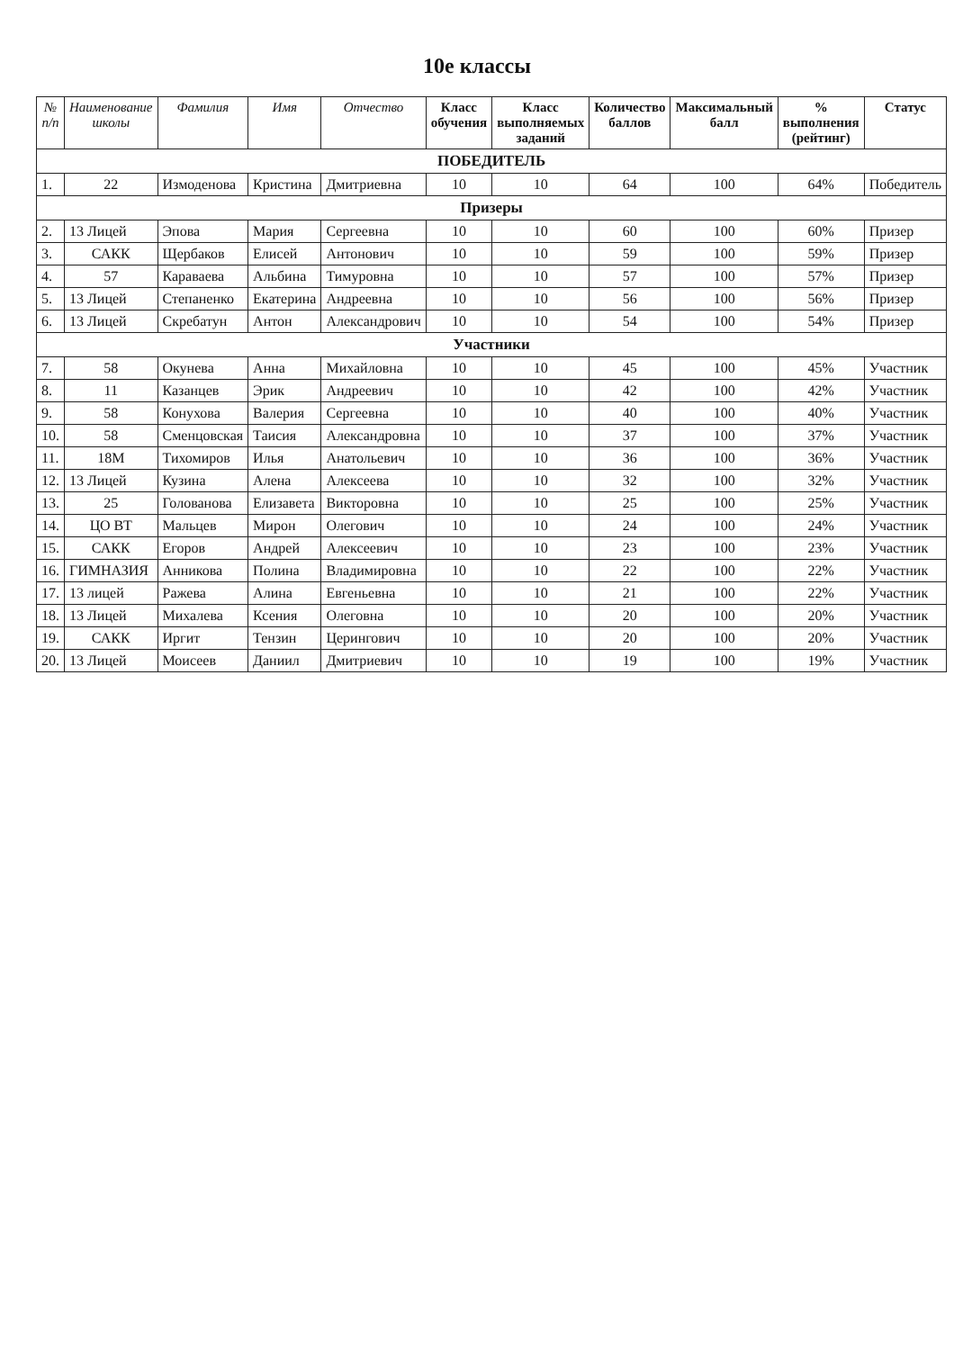10е классы
| № п/п | Наименование школы | Фамилия | Имя | Отчество | Класс обучения | Класс выполняемых заданий | Количество баллов | Максимальный балл | % выполнения (рейтинг) | Статус |
| --- | --- | --- | --- | --- | --- | --- | --- | --- | --- | --- |
| ПОБЕДИТЕЛЬ | | | | | | | | | | |
| 1. | 22 | Измоденова | Кристина | Дмитриевна | 10 | 10 | 64 | 100 | 64% | Победитель |
| Призеры | | | | | | | | | | |
| 2. | 13 Лицей | Эпова | Мария | Сергеевна | 10 | 10 | 60 | 100 | 60% | Призер |
| 3. | САКК | Щербаков | Елисей | Антонович | 10 | 10 | 59 | 100 | 59% | Призер |
| 4. | 57 | Караваева | Альбина | Тимуровна | 10 | 10 | 57 | 100 | 57% | Призер |
| 5. | 13 Лицей | Степаненко | Екатерина | Андреевна | 10 | 10 | 56 | 100 | 56% | Призер |
| 6. | 13 Лицей | Скребатун | Антон | Александрович | 10 | 10 | 54 | 100 | 54% | Призер |
| Участники | | | | | | | | | | |
| 7. | 58 | Окунева | Анна | Михайловна | 10 | 10 | 45 | 100 | 45% | Участник |
| 8. | 11 | Казанцев | Эрик | Андреевич | 10 | 10 | 42 | 100 | 42% | Участник |
| 9. | 58 | Конухова | Валерия | Сергеевна | 10 | 10 | 40 | 100 | 40% | Участник |
| 10. | 58 | Сменцовская | Таисия | Александровна | 10 | 10 | 37 | 100 | 37% | Участник |
| 11. | 18М | Тихомиров | Илья | Анатольевич | 10 | 10 | 36 | 100 | 36% | Участник |
| 12. | 13 Лицей | Кузина | Алена | Алексеева | 10 | 10 | 32 | 100 | 32% | Участник |
| 13. | 25 | Голованова | Елизавета | Викторовна | 10 | 10 | 25 | 100 | 25% | Участник |
| 14. | ЦО ВТ | Мальцев | Мирон | Олегович | 10 | 10 | 24 | 100 | 24% | Участник |
| 15. | САКК | Егоров | Андрей | Алексеевич | 10 | 10 | 23 | 100 | 23% | Участник |
| 16. | ГИМНАЗИЯ | Анникова | Полина | Владимировна | 10 | 10 | 22 | 100 | 22% | Участник |
| 17. | 13 лицей | Ражева | Алина | Евгеньевна | 10 | 10 | 21 | 100 | 22% | Участник |
| 18. | 13 Лицей | Михалева | Ксения | Олеговна | 10 | 10 | 20 | 100 | 20% | Участник |
| 19. | САКК | Иргит | Тензин | Церингович | 10 | 10 | 20 | 100 | 20% | Участник |
| 20. | 13 Лицей | Моисеев | Даниил | Дмитриевич | 10 | 10 | 19 | 100 | 19% | Участник |